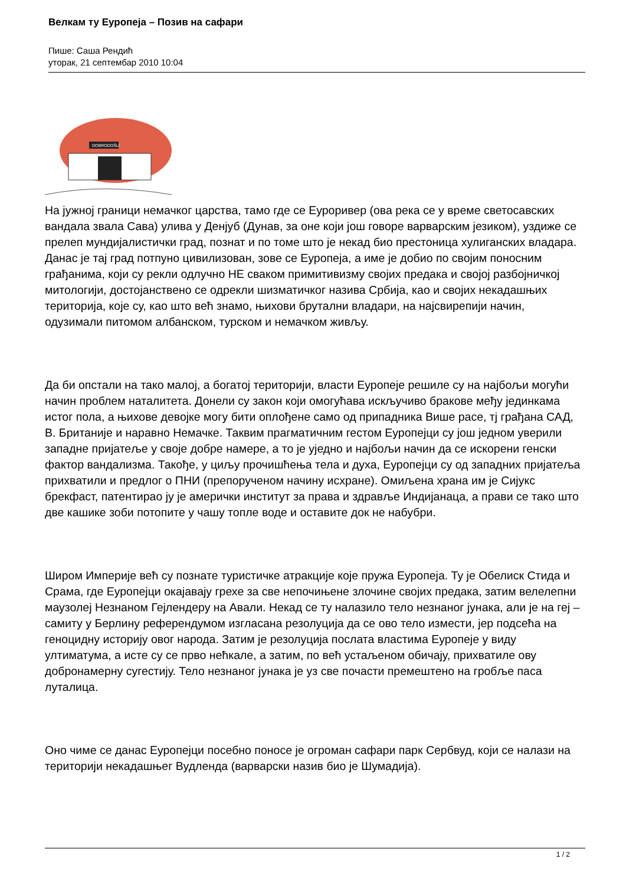Велкам ту Еуропеја – Позив на сафари
Пише: Саша Рендић
уторак, 21 септембар 2010 10:04
DOBRODOŠLI
На јужној граници немачког царства, тамо где се Еуроривер (ова река се у време светосавских вандала звала Сава) улива у Денјуб (Дунав, за оне који још говоре варварским језиком), уздиже се прелеп мундијалистички град, познат и по томе што је некад био престоница хулиганских владара. Данас је тај град потпуно цивилизован, зове се Еуропеја, а име је добио по својим поносним грађанима, који су рекли одлучно НЕ сваком примитивизму својих предака и својој разбојничкој митологији, достојанствено се одрекли шизматичког назива Србија, као и својих некадашњих територија, које су, као што већ знамо, њихови брутални владари, на најсвирепији начин, одузимали питомом албанском, турском и немачком живљу.
Да би опстали на тако малој, а богатој територији, власти Еуропеје решиле су на најбољи могући начин проблем наталитета. Донели су закон који омогућава искључиво бракове међу јединкама истог пола, а њихове девојке могу бити оплођене само од припадника Више расе, тј грађана САД, В. Британије и наравно Немачке. Таквим прагматичним гестом Еуропејци су још једном уверили западне пријатеље у своје добре намере, а то је уједно и најбољи начин да се искорени генски фактор вандализма. Такође, у циљу прочишћења тела и духа, Еуропејци су од западних пријатеља прихватили и предлог о ПНИ (препорученом начину исхране). Омиљена храна им је Сијукс брекфаст, патентирао ју је амерички институт за права и здравље Индијанаца, а прави се тако што две кашике зоби потопите у чашу топле воде и оставите док не набубри.
Широм Империје већ су познате туристичке атракције које пружа Еуропеја. Ту је Обелиск Стида и Срама, где Еуропејци окајавају грехе за све непочињене злочине својих предака, затим велелепни маузолеј Незнаном Гејлендеру на Авали. Некад се ту налазило тело незнаног јунака, али је на геј – самиту у Берлину референдумом изгласана резолуција да се ово тело измести, јер подсећа на геноцидну историју овог народа. Затим је резолуција послата властима Еуропеје у виду ултиматума, а исте су се прво нећкале, а затим, по већ устаљеном обичају, прихватиле ову добронамерну сугестију. Тело незнаног јунака је уз све почасти премештено на гробље паса луталица.
Оно чиме се данас Еуропејци посебно поносе је огроман сафари парк Сербвуд, који се налази на територији некадашњег Вудленда (варварски назив био је Шумадија).
1 / 2